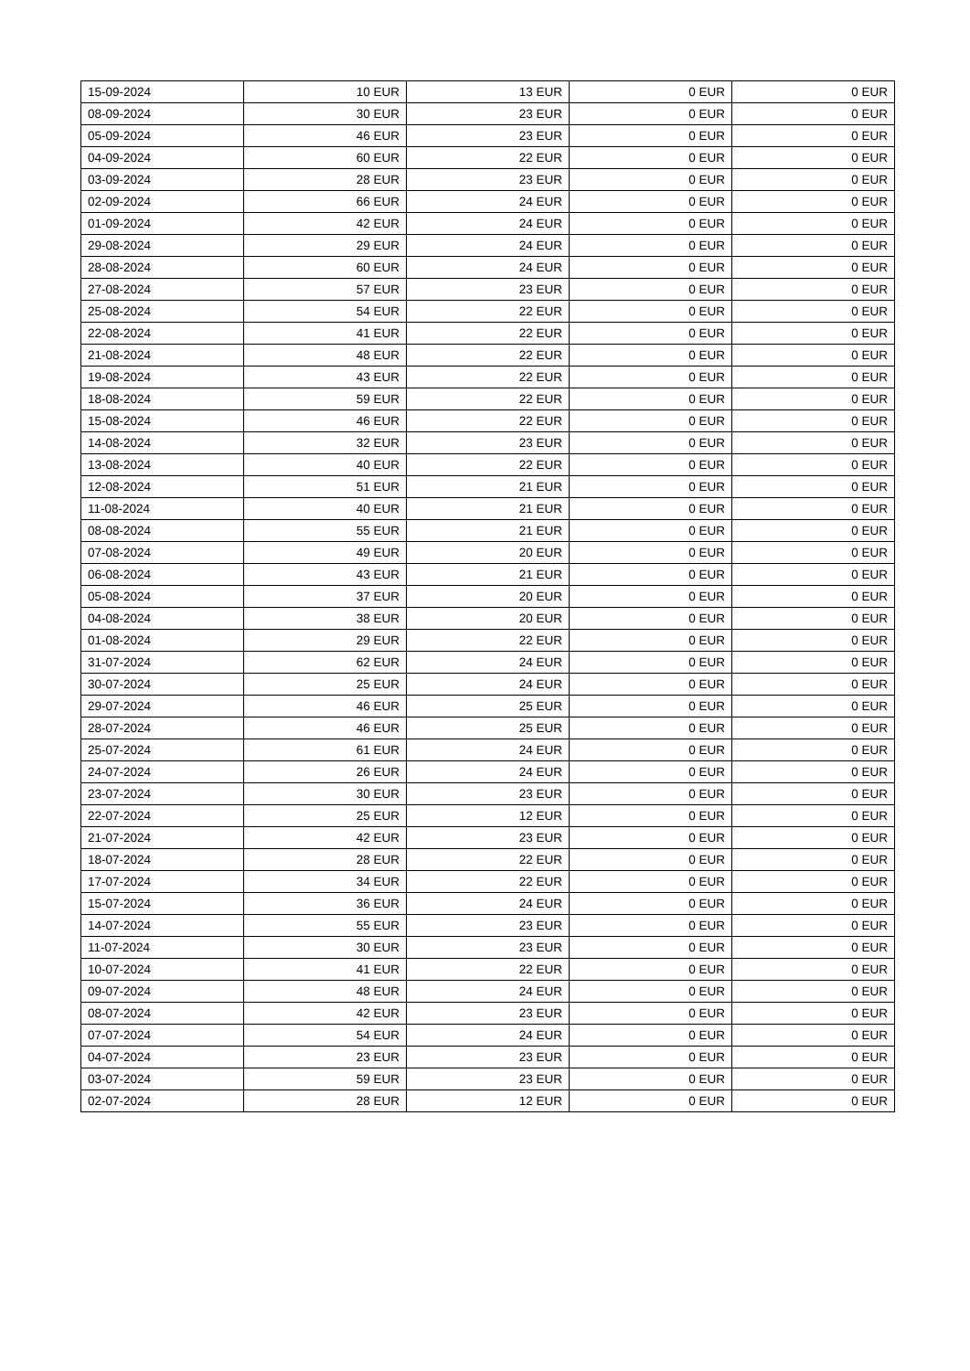| 15-09-2024 | 10 EUR | 13 EUR | 0 EUR | 0 EUR |
| 08-09-2024 | 30 EUR | 23 EUR | 0 EUR | 0 EUR |
| 05-09-2024 | 46 EUR | 23 EUR | 0 EUR | 0 EUR |
| 04-09-2024 | 60 EUR | 22 EUR | 0 EUR | 0 EUR |
| 03-09-2024 | 28 EUR | 23 EUR | 0 EUR | 0 EUR |
| 02-09-2024 | 66 EUR | 24 EUR | 0 EUR | 0 EUR |
| 01-09-2024 | 42 EUR | 24 EUR | 0 EUR | 0 EUR |
| 29-08-2024 | 29 EUR | 24 EUR | 0 EUR | 0 EUR |
| 28-08-2024 | 60 EUR | 24 EUR | 0 EUR | 0 EUR |
| 27-08-2024 | 57 EUR | 23 EUR | 0 EUR | 0 EUR |
| 25-08-2024 | 54 EUR | 22 EUR | 0 EUR | 0 EUR |
| 22-08-2024 | 41 EUR | 22 EUR | 0 EUR | 0 EUR |
| 21-08-2024 | 48 EUR | 22 EUR | 0 EUR | 0 EUR |
| 19-08-2024 | 43 EUR | 22 EUR | 0 EUR | 0 EUR |
| 18-08-2024 | 59 EUR | 22 EUR | 0 EUR | 0 EUR |
| 15-08-2024 | 46 EUR | 22 EUR | 0 EUR | 0 EUR |
| 14-08-2024 | 32 EUR | 23 EUR | 0 EUR | 0 EUR |
| 13-08-2024 | 40 EUR | 22 EUR | 0 EUR | 0 EUR |
| 12-08-2024 | 51 EUR | 21 EUR | 0 EUR | 0 EUR |
| 11-08-2024 | 40 EUR | 21 EUR | 0 EUR | 0 EUR |
| 08-08-2024 | 55 EUR | 21 EUR | 0 EUR | 0 EUR |
| 07-08-2024 | 49 EUR | 20 EUR | 0 EUR | 0 EUR |
| 06-08-2024 | 43 EUR | 21 EUR | 0 EUR | 0 EUR |
| 05-08-2024 | 37 EUR | 20 EUR | 0 EUR | 0 EUR |
| 04-08-2024 | 38 EUR | 20 EUR | 0 EUR | 0 EUR |
| 01-08-2024 | 29 EUR | 22 EUR | 0 EUR | 0 EUR |
| 31-07-2024 | 62 EUR | 24 EUR | 0 EUR | 0 EUR |
| 30-07-2024 | 25 EUR | 24 EUR | 0 EUR | 0 EUR |
| 29-07-2024 | 46 EUR | 25 EUR | 0 EUR | 0 EUR |
| 28-07-2024 | 46 EUR | 25 EUR | 0 EUR | 0 EUR |
| 25-07-2024 | 61 EUR | 24 EUR | 0 EUR | 0 EUR |
| 24-07-2024 | 26 EUR | 24 EUR | 0 EUR | 0 EUR |
| 23-07-2024 | 30 EUR | 23 EUR | 0 EUR | 0 EUR |
| 22-07-2024 | 25 EUR | 12 EUR | 0 EUR | 0 EUR |
| 21-07-2024 | 42 EUR | 23 EUR | 0 EUR | 0 EUR |
| 18-07-2024 | 28 EUR | 22 EUR | 0 EUR | 0 EUR |
| 17-07-2024 | 34 EUR | 22 EUR | 0 EUR | 0 EUR |
| 15-07-2024 | 36 EUR | 24 EUR | 0 EUR | 0 EUR |
| 14-07-2024 | 55 EUR | 23 EUR | 0 EUR | 0 EUR |
| 11-07-2024 | 30 EUR | 23 EUR | 0 EUR | 0 EUR |
| 10-07-2024 | 41 EUR | 22 EUR | 0 EUR | 0 EUR |
| 09-07-2024 | 48 EUR | 24 EUR | 0 EUR | 0 EUR |
| 08-07-2024 | 42 EUR | 23 EUR | 0 EUR | 0 EUR |
| 07-07-2024 | 54 EUR | 24 EUR | 0 EUR | 0 EUR |
| 04-07-2024 | 23 EUR | 23 EUR | 0 EUR | 0 EUR |
| 03-07-2024 | 59 EUR | 23 EUR | 0 EUR | 0 EUR |
| 02-07-2024 | 28 EUR | 12 EUR | 0 EUR | 0 EUR |